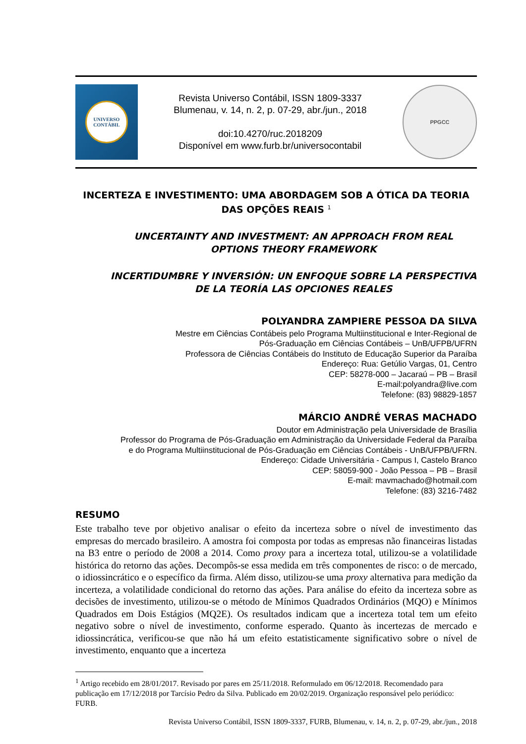UNIVERSO
CONTÁBIL
Revista Universo Contábil, ISSN 1809-3337
Blumenau, v. 14, n. 2, p. 07-29, abr./jun., 2018
doi:10.4270/ruc.2018209
Disponível em www.furb.br/universocontabil
PPGCC
INCERTEZA E INVESTIMENTO: UMA ABORDAGEM SOB A ÓTICA DA TEORIA DAS OPÇÕES REAIS <sup>1</sup>
UNCERTAINTY AND INVESTMENT: AN APPROACH FROM REAL OPTIONS THEORY FRAMEWORK
INCERTIDUMBRE Y INVERSIÓN: UN ENFOQUE SOBRE LA PERSPECTIVA DE LA TEORÍA LAS OPCIONES REALES
POLYANDRA ZAMPIERE PESSOA DA SILVA
Mestre em Ciências Contábeis pelo Programa Multiinstitucional e Inter-Regional de
Pós-Graduação em Ciências Contábeis – UnB/UFPB/UFRN
Professora de Ciências Contábeis do Instituto de Educação Superior da Paraíba
Endereço: Rua: Getúlio Vargas, 01, Centro
CEP: 58278-000 – Jacaraú – PB – Brasil
E-mail:polyandra@live.com
Telefone: (83) 98829-1857
MÁRCIO ANDRÉ VERAS MACHADO
Doutor em Administração pela Universidade de Brasília
Professor do Programa de Pós-Graduação em Administração da Universidade Federal da Paraíba
e do Programa Multiinstitucional de Pós-Graduação em Ciências Contábeis - UnB/UFPB/UFRN.
Endereço: Cidade Universitária - Campus I, Castelo Branco
CEP: 58059-900 - João Pessoa – PB – Brasil
E-mail: mavmachado@hotmail.com
Telefone: (83) 3216-7482
RESUMO
Este trabalho teve por objetivo analisar o efeito da incerteza sobre o nível de investimento das empresas do mercado brasileiro. A amostra foi composta por todas as empresas não financeiras listadas na B3 entre o período de 2008 a 2014. Como proxy para a incerteza total, utilizou-se a volatilidade histórica do retorno das ações. Decompôs-se essa medida em três componentes de risco: o de mercado, o idiossincrático e o específico da firma. Além disso, utilizou-se uma proxy alternativa para medição da incerteza, a volatilidade condicional do retorno das ações. Para análise do efeito da incerteza sobre as decisões de investimento, utilizou-se o método de Mínimos Quadrados Ordinários (MQO) e Mínimos Quadrados em Dois Estágios (MQ2E). Os resultados indicam que a incerteza total tem um efeito negativo sobre o nível de investimento, conforme esperado. Quanto às incertezas de mercado e idiossincrática, verificou-se que não há um efeito estatisticamente significativo sobre o nível de investimento, enquanto que a incerteza
<sup>1</sup> Artigo recebido em 28/01/2017. Revisado por pares em 25/11/2018. Reformulado em 06/12/2018. Recomendado para publicação em 17/12/2018 por Tarcísio Pedro da Silva. Publicado em 20/02/2019. Organização responsável pelo periódico: FURB.
Revista Universo Contábil, ISSN 1809-3337, FURB, Blumenau, v. 14, n. 2, p. 07-29, abr./jun., 2018